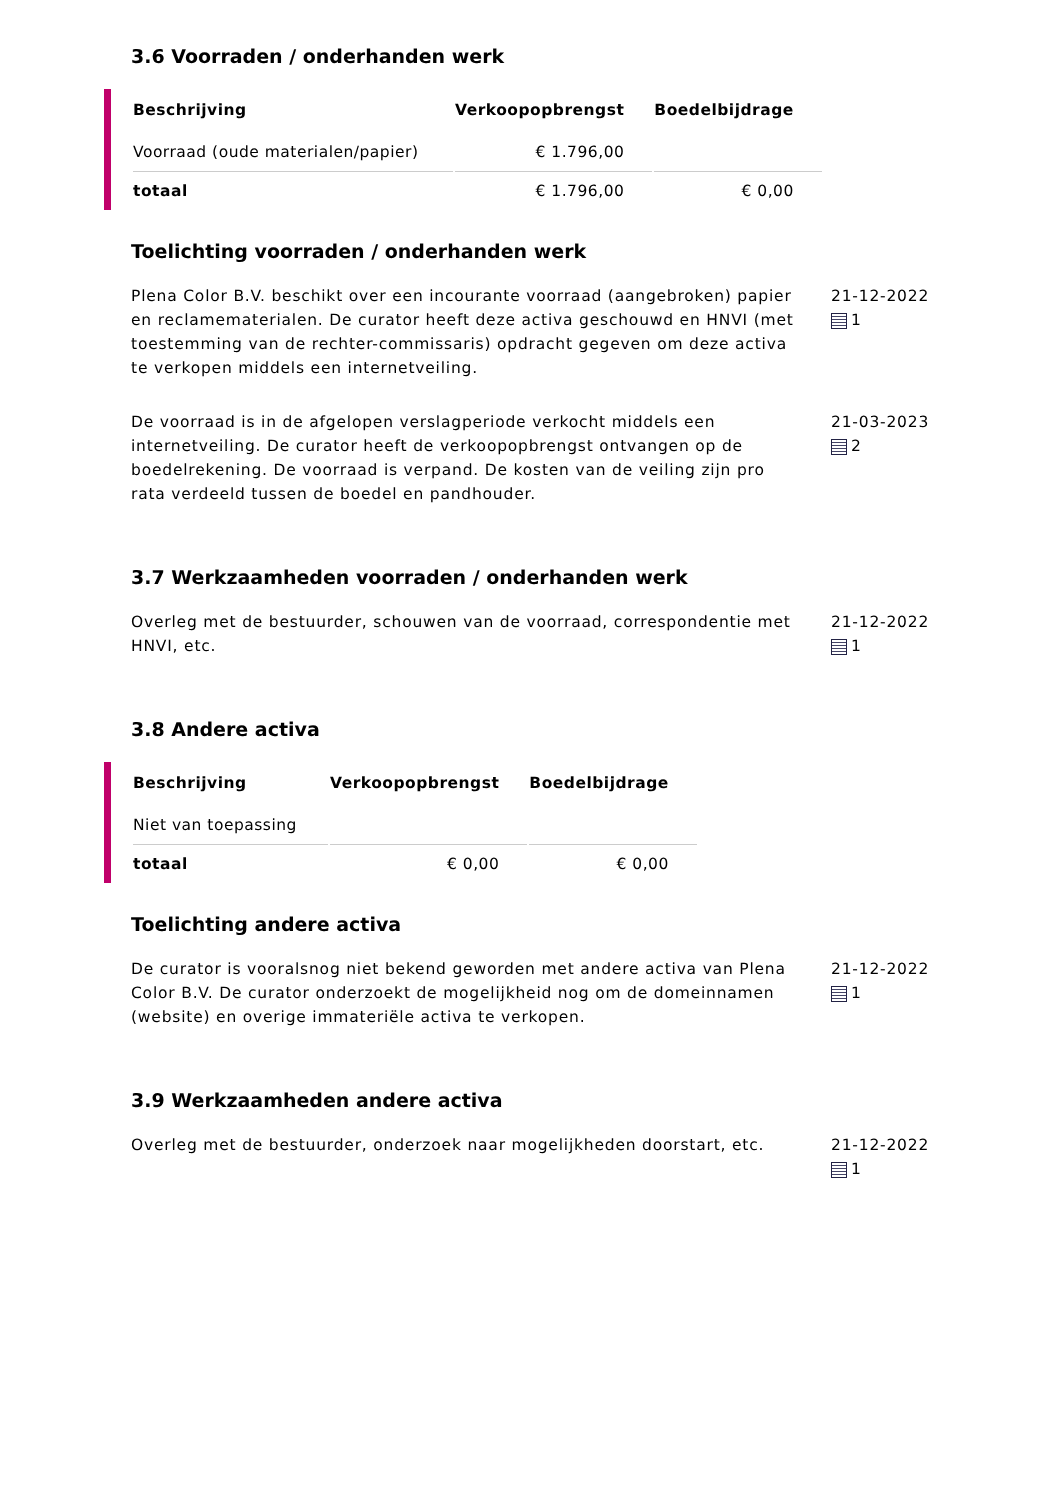3.6 Voorraden / onderhanden werk
| Beschrijving | Verkoopopbrengst | Boedelbijdrage |
| --- | --- | --- |
| Voorraad (oude materialen/papier) | € 1.796,00 | |
| totaal | € 1.796,00 | € 0,00 |
Toelichting voorraden / onderhanden werk
Plena Color B.V. beschikt over een incourante voorraad (aangebroken) papier en reclamematerialen. De curator heeft deze activa geschouwd en HNVI (met toestemming van de rechter-commissaris) opdracht gegeven om deze activa te verkopen middels een internetveiling.
21-12-2022
1
De voorraad is in de afgelopen verslagperiode verkocht middels een internetveiling. De curator heeft de verkoopopbrengst ontvangen op de boedelrekening. De voorraad is verpand. De kosten van de veiling zijn pro rata verdeeld tussen de boedel en pandhouder.
21-03-2023
2
3.7 Werkzaamheden voorraden / onderhanden werk
Overleg met de bestuurder, schouwen van de voorraad, correspondentie met HNVI, etc.
21-12-2022
1
3.8 Andere activa
| Beschrijving | Verkoopopbrengst | Boedelbijdrage |
| --- | --- | --- |
| Niet van toepassing | | |
| totaal | € 0,00 | € 0,00 |
Toelichting andere activa
De curator is vooralsnog niet bekend geworden met andere activa van Plena Color B.V. De curator onderzoekt de mogelijkheid nog om de domeinnamen (website) en overige immateriële activa te verkopen.
21-12-2022
1
3.9 Werkzaamheden andere activa
Overleg met de bestuurder, onderzoek naar mogelijkheden doorstart, etc.
21-12-2022
1